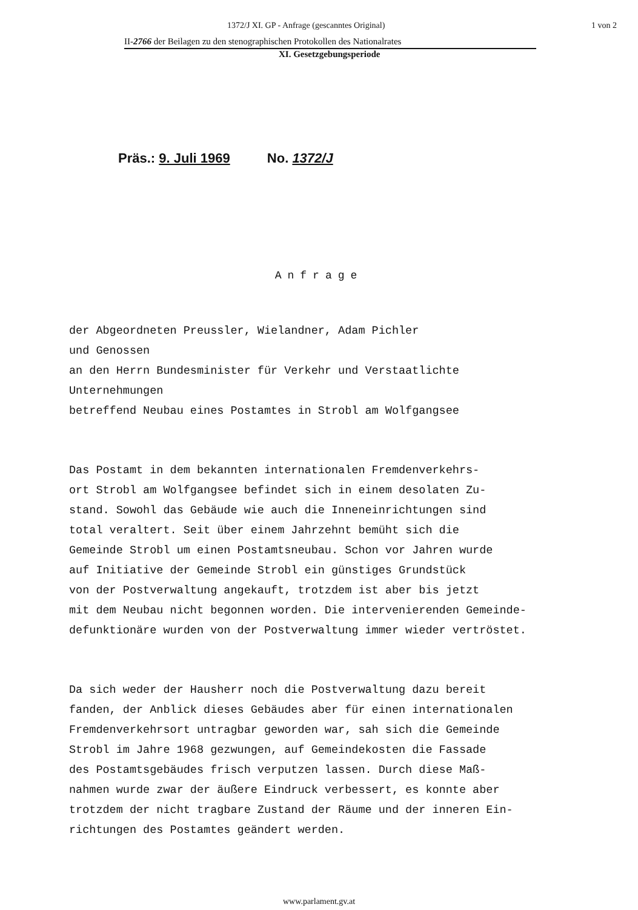1372/J XI. GP - Anfrage (gescanntes Original) 1 von 2
II-2766 der Beilagen zu den stenographischen Protokollen des Nationalrates
XI. Gesetzgebungsperiode
Präs.: 9. Juli 1969 No. 1372/J
Anfrage
der Abgeordneten Preussler, Wielandner, Adam Pichler
und Genossen
an den Herrn Bundesminister für Verkehr und Verstaatlichte
Unternehmungen
betreffend Neubau eines Postamtes in Strobl am Wolfgangsee
Das Postamt in dem bekannten internationalen Fremdenverkehrs-
ort Strobl am Wolfgangsee befindet sich in einem desolaten Zu-
stand. Sowohl das Gebäude wie auch die Inneneinrichtungen sind
total veraltert. Seit über einem Jahrzehnt bemüht sich die
Gemeinde Strobl um einen Postamtsneubau. Schon vor Jahren wurde
auf Initiative der Gemeinde Strobl ein günstiges Grundstück
von der Postverwaltung angekauft, trotzdem ist aber bis jetzt
mit dem Neubau nicht begonnen worden. Die intervenierenden Gemeinde-
defunktionäre wurden von der Postverwaltung immer wieder vertröstet.
Da sich weder der Hausherr noch die Postverwaltung dazu bereit
fanden, der Anblick dieses Gebäudes aber für einen internationalen
Fremdenverkehrsort untragbar geworden war, sah sich die Gemeinde
Strobl im Jahre 1968 gezwungen, auf Gemeindekosten die Fassade
des Postamtsgebäudes frisch verputzen lassen. Durch diese Maß-
nahmen wurde zwar der äußere Eindruck verbessert, es konnte aber
trotzdem der nicht tragbare Zustand der Räume und der inneren Ein-
richtungen des Postamtes geändert werden.
www.parlament.gv.at